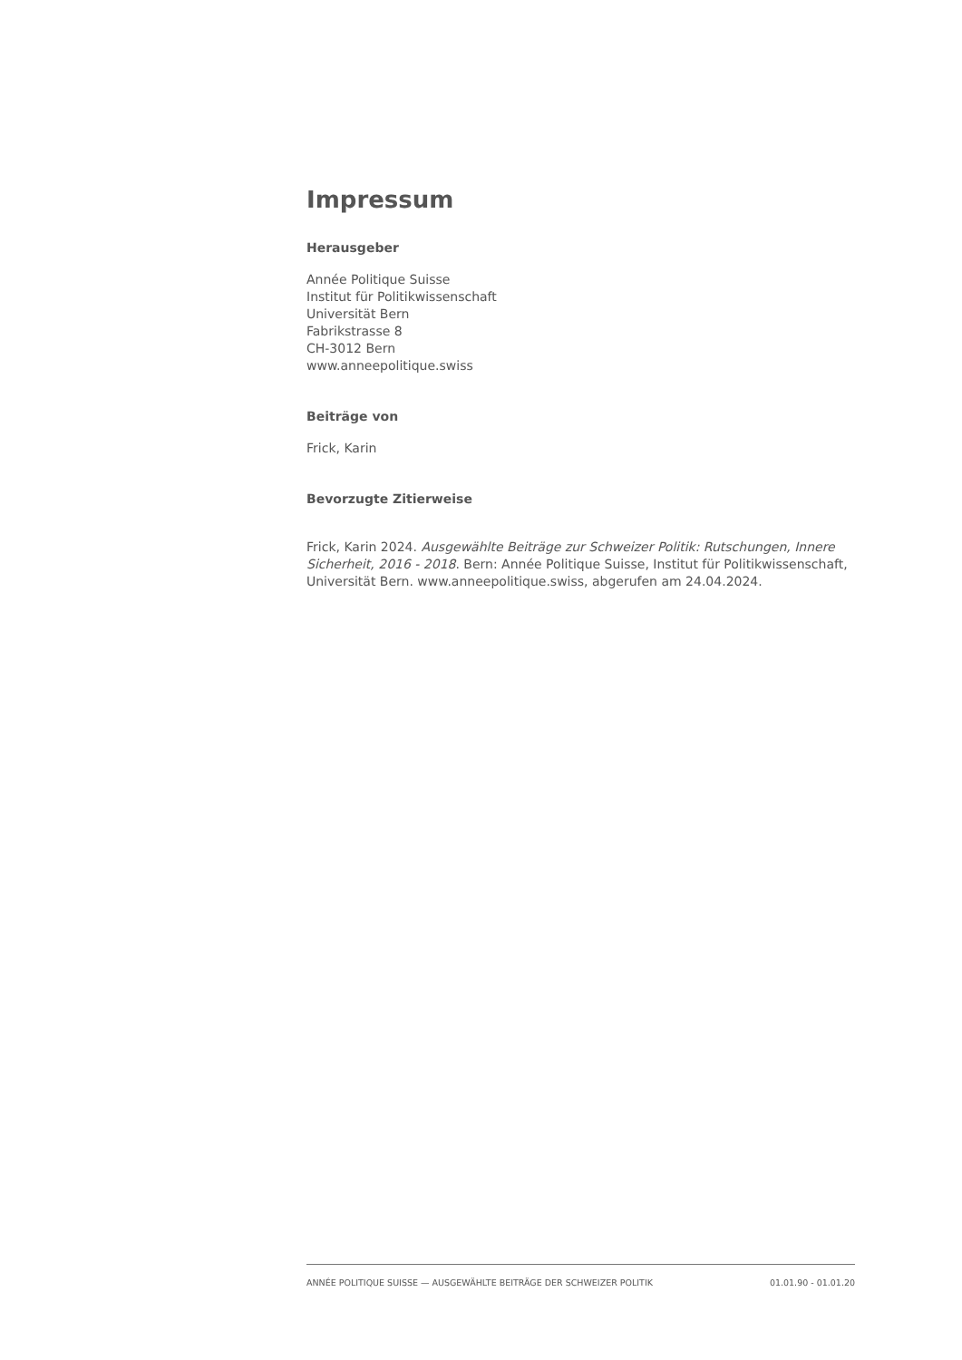Impressum
Herausgeber
Année Politique Suisse
Institut für Politikwissenschaft
Universität Bern
Fabrikstrasse 8
CH-3012 Bern
www.anneepolitique.swiss
Beiträge von
Frick, Karin
Bevorzugte Zitierweise
Frick, Karin 2024. Ausgewählte Beiträge zur Schweizer Politik: Rutschungen, Innere Sicherheit, 2016 - 2018. Bern: Année Politique Suisse, Institut für Politikwissenschaft, Universität Bern. www.anneepolitique.swiss, abgerufen am 24.04.2024.
ANNÉE POLITIQUE SUISSE — AUSGEWÄHLTE BEITRÄGE DER SCHWEIZER POLITIK 01.01.90 - 01.01.20